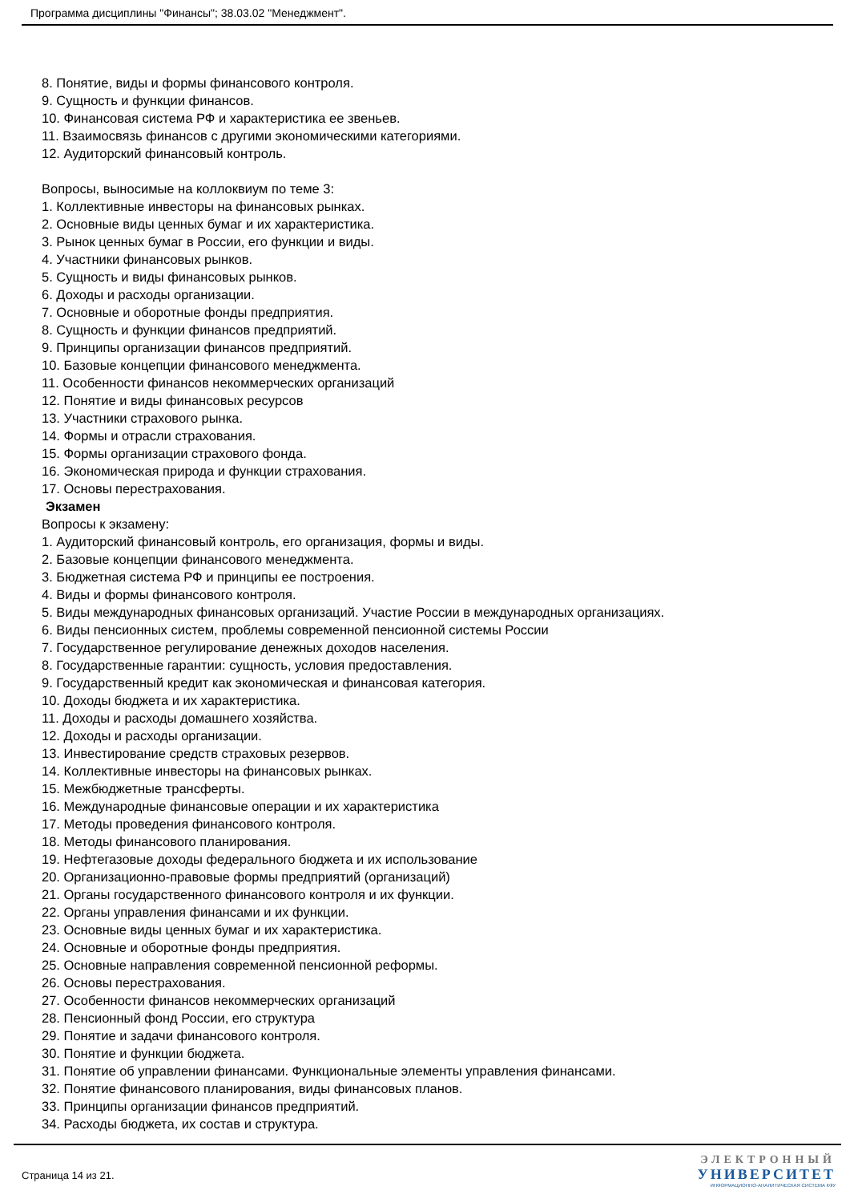Программа дисциплины "Финансы"; 38.03.02 "Менеджмент".
8. Понятие, виды и формы финансового контроля.
9. Сущность и функции финансов.
10. Финансовая система РФ и характеристика ее звеньев.
11. Взаимосвязь финансов с другими экономическими категориями.
12. Аудиторский финансовый контроль.
Вопросы, выносимые на коллоквиум по теме 3:
1. Коллективные инвесторы на финансовых рынках.
2. Основные виды ценных бумаг и их характеристика.
3. Рынок ценных бумаг в России, его функции и виды.
4. Участники финансовых рынков.
5. Сущность и виды финансовых рынков.
6. Доходы и расходы организации.
7. Основные и оборотные фонды предприятия.
8. Сущность и функции финансов предприятий.
9. Принципы организации финансов предприятий.
10. Базовые концепции финансового менеджмента.
11. Особенности финансов некоммерческих организаций
12. Понятие и виды финансовых ресурсов
13. Участники страхового рынка.
14. Формы и отрасли страхования.
15. Формы организации страхового фонда.
16. Экономическая природа и функции страхования.
17. Основы перестрахования.
Экзамен
Вопросы к экзамену:
1. Аудиторский финансовый контроль, его организация, формы и виды.
2. Базовые концепции финансового менеджмента.
3. Бюджетная система РФ и принципы ее построения.
4. Виды и формы финансового контроля.
5. Виды международных финансовых организаций. Участие России в международных организациях.
6. Виды пенсионных систем, проблемы современной пенсионной системы России
7. Государственное регулирование денежных доходов населения.
8. Государственные гарантии: сущность, условия предоставления.
9. Государственный кредит как экономическая и финансовая категория.
10. Доходы бюджета и их характеристика.
11. Доходы и расходы домашнего хозяйства.
12. Доходы и расходы организации.
13. Инвестирование средств страховых резервов.
14. Коллективные инвесторы на финансовых рынках.
15. Межбюджетные трансферты.
16. Международные финансовые операции и их характеристика
17. Методы проведения финансового контроля.
18. Методы финансового планирования.
19. Нефтегазовые доходы федерального бюджета и их использование
20. Организационно-правовые формы предприятий (организаций)
21. Органы государственного финансового контроля и их функции.
22. Органы управления финансами и их функции.
23. Основные виды ценных бумаг и их характеристика.
24. Основные и оборотные фонды предприятия.
25. Основные направления современной пенсионной реформы.
26. Основы перестрахования.
27. Особенности финансов некоммерческих организаций
28. Пенсионный фонд России, его структура
29. Понятие и задачи финансового контроля.
30. Понятие и функции бюджета.
31. Понятие об управлении финансами. Функциональные элементы управления финансами.
32. Понятие финансового планирования, виды финансовых планов.
33. Принципы организации финансов предприятий.
34. Расходы бюджета, их состав и структура.
Страница 14 из 21.
ЭЛЕКТРОННЫЙ
УНИВЕРСИТЕТ
ИНФОРМАЦИОННО-АНАЛИТИЧЕСКАЯ СИСТЕМА КФУ